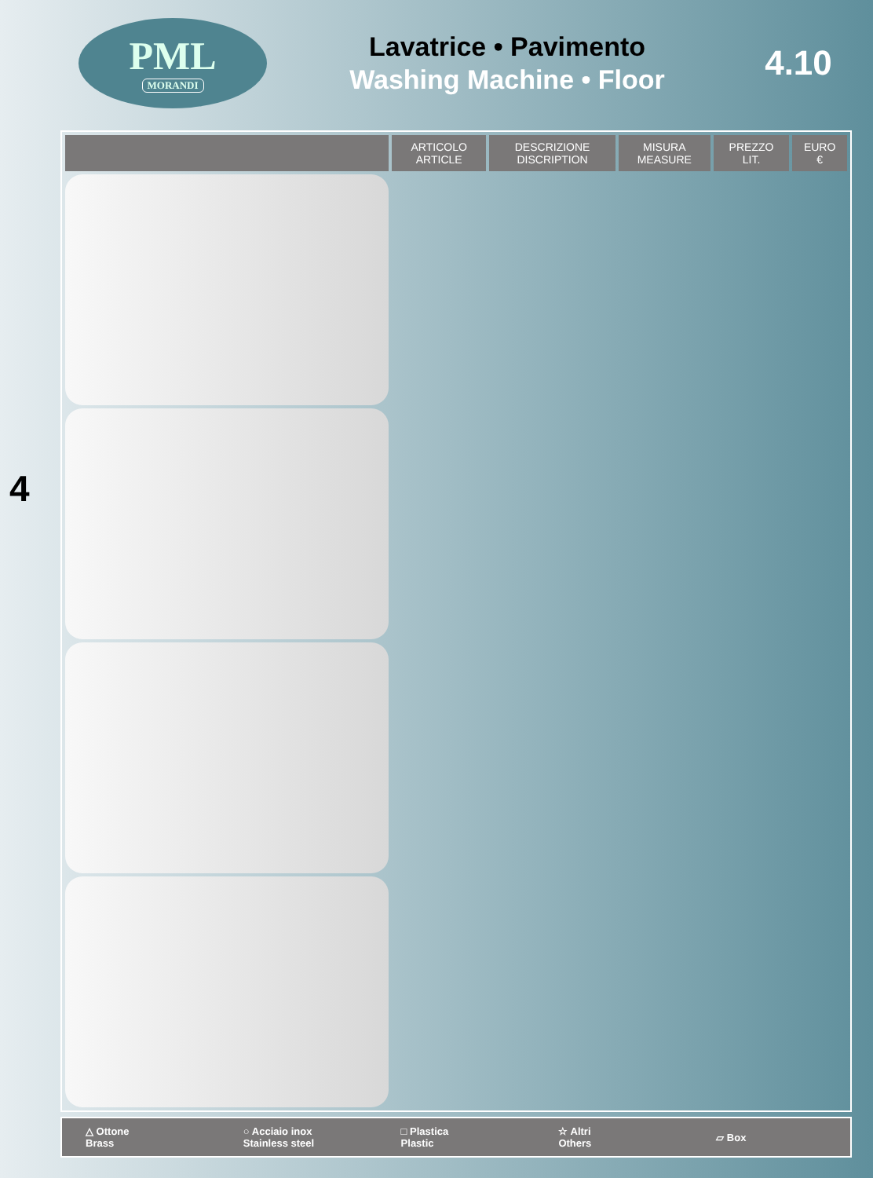PML
MORANDI
Lavatrice • Pavimento
Washing Machine • Floor
4.10
| | ARTICOLO ARTICLE | DESCRIZIONE DISCRIPTION | MISURA MEASURE | PREZZO LIT. | EURO € |
| --- | --- | --- | --- | --- | --- |
4
△ Ottone
Brass
○ Acciaio inox
Stainless steel
□ Plastica
Plastic
☆ Altri
Others
▱ Box